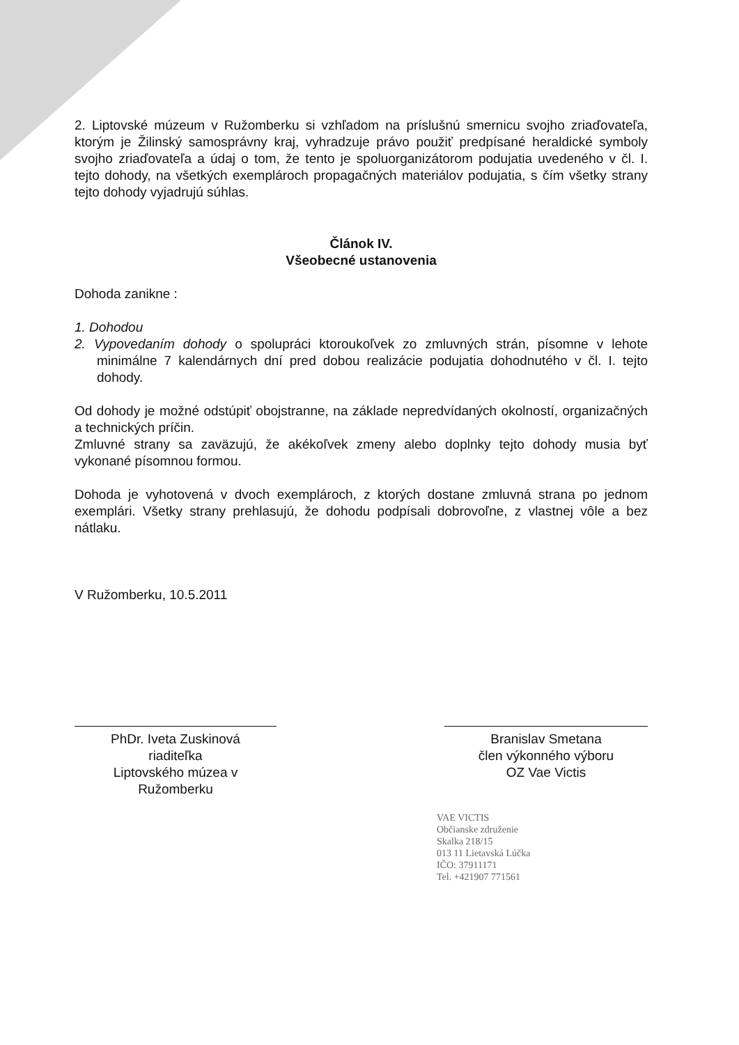2. Liptovské múzeum v Ružomberku si vzhľadom na príslušnú smernicu svojho zriaďovateľa, ktorým je Žilinský samosprávny kraj, vyhradzuje právo použiť predpísané heraldické symboly svojho zriaďovateľa a údaj o tom, že tento je spoluorganizátorom podujatia uvedeného v čl. I. tejto dohody, na všetkých exemplároch propagačných materiálov podujatia, s čím všetky strany tejto dohody vyjadrujú súhlas.
Článok IV.
Všeobecné ustanovenia
Dohoda zanikne :
1. Dohodou
2. Vypovedaním dohody o spolupráci ktoroukoľvek zo zmluvných strán, písomne v lehote minimálne 7 kalendárnych dní pred dobou realizácie podujatia dohodnutého v čl. I. tejto dohody.
Od dohody je možné odstúpiť obojstranne, na základe nepredvídaných okolností, organizačných a technických príčin.
Zmluvné strany sa zaväzujú, že akékoľvek zmeny alebo doplnky tejto dohody musia byť vykonané písomnou formou.
Dohoda je vyhotovená v dvoch exemplároch, z ktorých dostane zmluvná strana po jednom exemplári. Všetky strany prehlasujú, že dohodu podpísali dobrovoľne, z vlastnej vôle a bez nátlaku.
V Ružomberku, 10.5.2011
PhDr. Iveta Zuskinová
riaditeľka
Liptovského múzea v Ružomberku
Branislav Smetana
člen výkonného výboru
OZ Vae Victis
VAE VICTIS
Občianske združenie
Skalka 218/15
013 11 Lietavská Lúčka
IČO: 37911171
Tel. +421907 771561